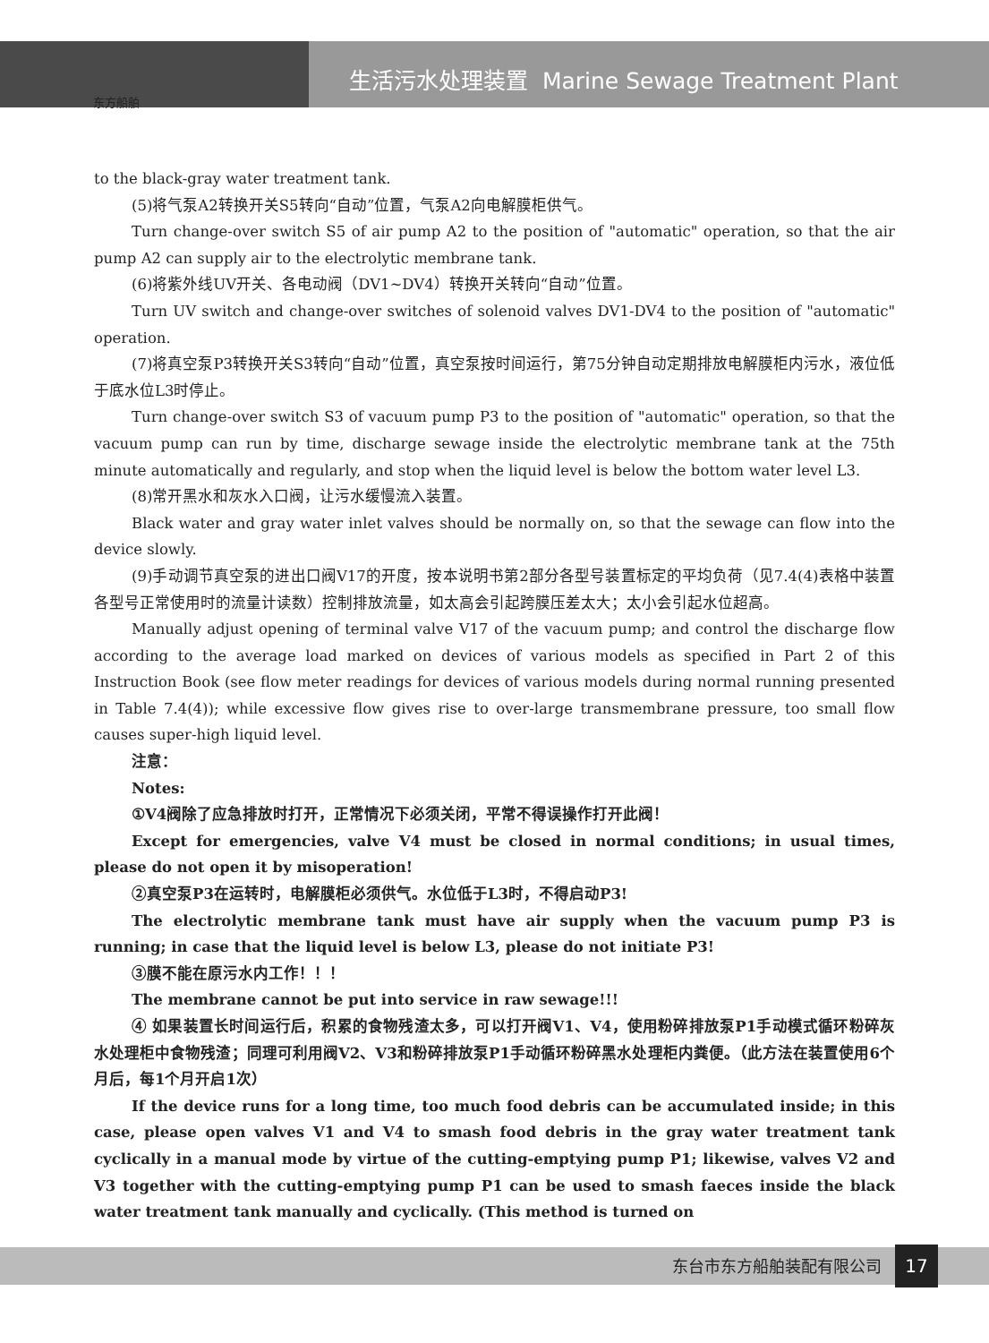东方船舶
生活污水处理装置 Marine Sewage Treatment Plant
to the black-gray water treatment tank.
(5)将气泵A2转换开关S5转向“自动”位置，气泵A2向电解膜柜供气。
Turn change-over switch S5 of air pump A2 to the position of "automatic" operation, so that the air pump A2 can supply air to the electrolytic membrane tank.
(6)将紫外线UV开关、各电动阀（DV1~DV4）转换开关转向“自动”位置。
Turn UV switch and change-over switches of solenoid valves DV1-DV4 to the position of "automatic" operation.
(7)将真空泵P3转换开关S3转向“自动”位置，真空泵按时间运行，第75分钟自动定期排放电解膜柜内污水，液位低于底水位L3时停止。
Turn change-over switch S3 of vacuum pump P3 to the position of "automatic" operation, so that the vacuum pump can run by time, discharge sewage inside the electrolytic membrane tank at the 75th minute automatically and regularly, and stop when the liquid level is below the bottom water level L3.
(8)常开黑水和灰水入口阀，让污水缓慢流入装置。
Black water and gray water inlet valves should be normally on, so that the sewage can flow into the device slowly.
(9)手动调节真空泵的进出口阀V17的开度，按本说明书第2部分各型号装置标定的平均负荷（见7.4(4)表格中装置各型号正常使用时的流量计读数）控制排放流量，如太高会引起跨膜压差太大；太小会引起水位超高。
Manually adjust opening of terminal valve V17 of the vacuum pump; and control the discharge flow according to the average load marked on devices of various models as specified in Part 2 of this Instruction Book (see flow meter readings for devices of various models during normal running presented in Table 7.4(4)); while excessive flow gives rise to over-large transmembrane pressure, too small flow causes super-high liquid level.
注意：
Notes:
①V4阀除了应急排放时打开，正常情况下必须关闭，平常不得误操作打开此阀！
Except for emergencies, valve V4 must be closed in normal conditions; in usual times, please do not open it by misoperation!
②真空泵P3在运转时，电解膜柜必须供气。水位低于L3时，不得启动P3!
The electrolytic membrane tank must have air supply when the vacuum pump P3 is running; in case that the liquid level is below L3, please do not initiate P3!
③膜不能在原污水内工作！！！
The membrane cannot be put into service in raw sewage!!!
④ 如果装置长时间运行后，积累的食物残渣太多，可以打开阀V1、V4，使用粉碎排放泵P1手动模式循环粉碎灰水处理柜中食物残渣；同理可利用阀V2、V3和粉碎排放泵P1手动循环粉碎黑水处理柜内粪便。（此方法在装置使用6个月后，每1个月开启1次）
If the device runs for a long time, too much food debris can be accumulated inside; in this case, please open valves V1 and V4 to smash food debris in the gray water treatment tank cyclically in a manual mode by virtue of the cutting-emptying pump P1; likewise, valves V2 and V3 together with the cutting-emptying pump P1 can be used to smash faeces inside the black water treatment tank manually and cyclically. (This method is turned on
东台市东方船舶装配有限公司 17